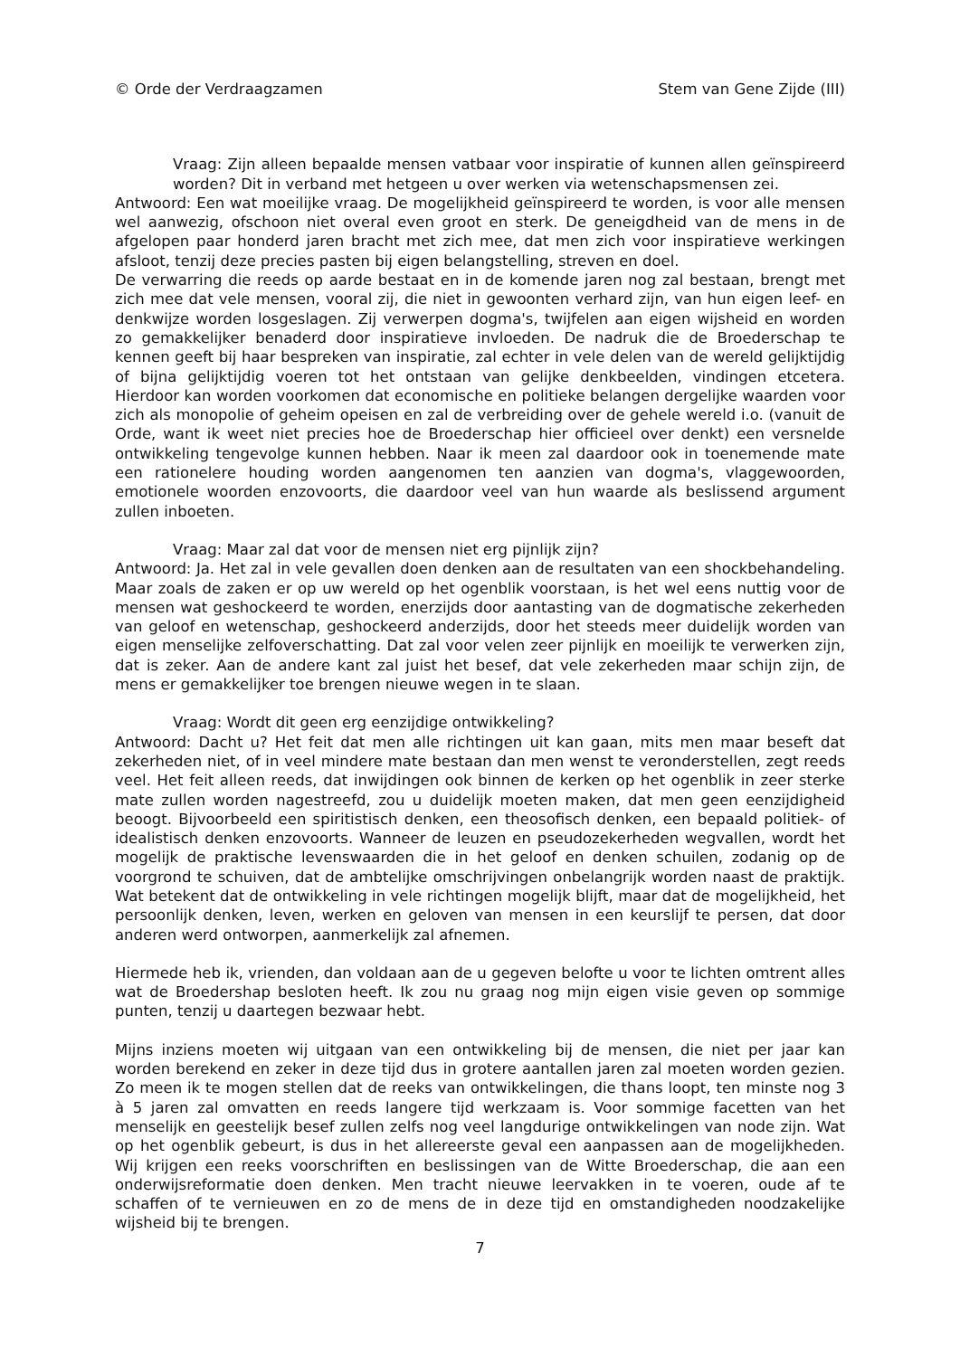© Orde der Verdraagzamen Stem van Gene Zijde (III)
Vraag: Zijn alleen bepaalde mensen vatbaar voor inspiratie of kunnen allen geïnspireerd worden? Dit in verband met hetgeen u over werken via wetenschapsmensen zei.
Antwoord: Een wat moeilijke vraag. De mogelijkheid geïnspireerd te worden, is voor alle mensen wel aanwezig, ofschoon niet overal even groot en sterk. De geneigdheid van de mens in de afgelopen paar honderd jaren bracht met zich mee, dat men zich voor inspiratieve werkingen afsloot, tenzij deze precies pasten bij eigen belangstelling, streven en doel.
De verwarring die reeds op aarde bestaat en in de komende jaren nog zal bestaan, brengt met zich mee dat vele mensen, vooral zij, die niet in gewoonten verhard zijn, van hun eigen leef- en denkwijze worden losgeslagen. Zij verwerpen dogma's, twijfelen aan eigen wijsheid en worden zo gemakkelijker benaderd door inspiratieve invloeden. De nadruk die de Broederschap te kennen geeft bij haar bespreken van inspiratie, zal echter in vele delen van de wereld gelijktijdig of bijna gelijktijdig voeren tot het ontstaan van gelijke denkbeelden, vindingen etcetera. Hierdoor kan worden voorkomen dat economische en politieke belangen dergelijke waarden voor zich als monopolie of geheim opeisen en zal de verbreiding over de gehele wereld i.o. (vanuit de Orde, want ik weet niet precies hoe de Broederschap hier officieel over denkt) een versnelde ontwikkeling tengevolge kunnen hebben. Naar ik meen zal daardoor ook in toenemende mate een rationelere houding worden aangenomen ten aanzien van dogma's, vlaggewoorden, emotionele woorden enzovoorts, die daardoor veel van hun waarde als beslissend argument zullen inboeten.
Vraag: Maar zal dat voor de mensen niet erg pijnlijk zijn?
Antwoord: Ja. Het zal in vele gevallen doen denken aan de resultaten van een shockbehandeling. Maar zoals de zaken er op uw wereld op het ogenblik voorstaan, is het wel eens nuttig voor de mensen wat geshockeerd te worden, enerzijds door aantasting van de dogmatische zekerheden van geloof en wetenschap, geshockeerd anderzijds, door het steeds meer duidelijk worden van eigen menselijke zelfoverschatting. Dat zal voor velen zeer pijnlijk en moeilijk te verwerken zijn, dat is zeker. Aan de andere kant zal juist het besef, dat vele zekerheden maar schijn zijn, de mens er gemakkelijker toe brengen nieuwe wegen in te slaan.
Vraag: Wordt dit geen erg eenzijdige ontwikkeling?
Antwoord: Dacht u? Het feit dat men alle richtingen uit kan gaan, mits men maar beseft dat zekerheden niet, of in veel mindere mate bestaan dan men wenst te veronderstellen, zegt reeds veel. Het feit alleen reeds, dat inwijdingen ook binnen de kerken op het ogenblik in zeer sterke mate zullen worden nagestreefd, zou u duidelijk moeten maken, dat men geen eenzijdigheid beoogt. Bijvoorbeeld een spiritistisch denken, een theosofisch denken, een bepaald politiek- of idealistisch denken enzovoorts. Wanneer de leuzen en pseudozekerheden wegvallen, wordt het mogelijk de praktische levenswaarden die in het geloof en denken schuilen, zodanig op de voorgrond te schuiven, dat de ambtelijke omschrijvingen onbelangrijk worden naast de praktijk. Wat betekent dat de ontwikkeling in vele richtingen mogelijk blijft, maar dat de mogelijkheid, het persoonlijk denken, leven, werken en geloven van mensen in een keurslijf te persen, dat door anderen werd ontworpen, aanmerkelijk zal afnemen.
Hiermede heb ik, vrienden, dan voldaan aan de u gegeven belofte u voor te lichten omtrent alles wat de Broedershap besloten heeft. Ik zou nu graag nog mijn eigen visie geven op sommige punten, tenzij u daartegen bezwaar hebt.
Mijns inziens moeten wij uitgaan van een ontwikkeling bij de mensen, die niet per jaar kan worden berekend en zeker in deze tijd dus in grotere aantallen jaren zal moeten worden gezien. Zo meen ik te mogen stellen dat de reeks van ontwikkelingen, die thans loopt, ten minste nog 3 à 5 jaren zal omvatten en reeds langere tijd werkzaam is. Voor sommige facetten van het menselijk en geestelijk besef zullen zelfs nog veel langdurige ontwikkelingen van node zijn. Wat op het ogenblik gebeurt, is dus in het allereerste geval een aanpassen aan de mogelijkheden. Wij krijgen een reeks voorschriften en beslissingen van de Witte Broederschap, die aan een onderwijsreformatie doen denken. Men tracht nieuwe leervakken in te voeren, oude af te schaffen of te vernieuwen en zo de mens de in deze tijd en omstandigheden noodzakelijke wijsheid bij te brengen.
7